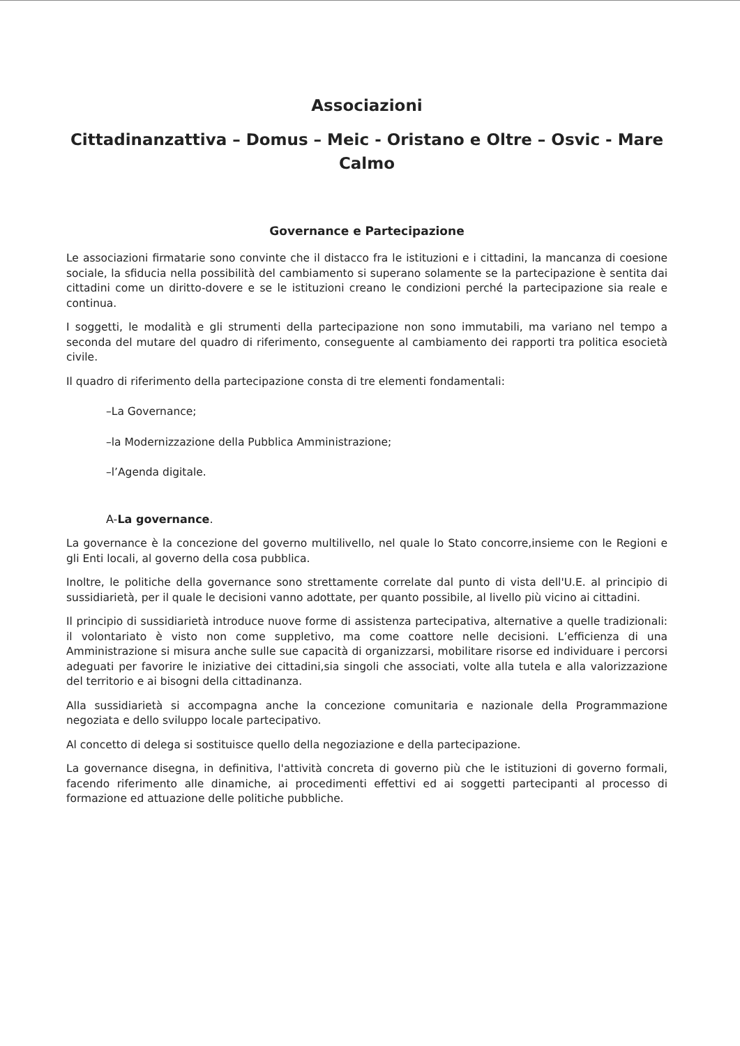Associazioni
Cittadinanzattiva – Domus – Meic - Oristano e Oltre – Osvic - Mare Calmo
Governance e Partecipazione
Le associazioni firmatarie sono convinte che il distacco fra le istituzioni e i cittadini, la mancanza di coesione sociale, la sfiducia nella possibilità del cambiamento si superano solamente se la partecipazione è sentita dai cittadini come un diritto-dovere e se le istituzioni creano le condizioni perché la partecipazione sia reale e continua.
I soggetti, le modalità e gli strumenti della partecipazione non sono immutabili, ma variano nel tempo a seconda del mutare del quadro di riferimento, conseguente al cambiamento dei rapporti tra politica esocietà civile.
Il quadro di riferimento della partecipazione consta di tre elementi fondamentali:
–La Governance;
–la Modernizzazione della Pubblica Amministrazione;
–l’Agenda digitale.
A-La governance.
La governance è la concezione del governo multilivello, nel quale lo Stato concorre,insieme con le Regioni e gli Enti locali, al governo della cosa pubblica.
Inoltre, le politiche della governance sono strettamente correlate dal punto di vista dell'U.E. al principio di sussidiarietà, per il quale le decisioni vanno adottate, per quanto possibile, al livello più vicino ai cittadini.
Il principio di sussidiarietà introduce nuove forme di assistenza partecipativa, alternative a quelle tradizionali: il volontariato è visto non come suppletivo, ma come coattore nelle decisioni. L’efficienza di una Amministrazione si misura anche sulle sue capacità di organizzarsi, mobilitare risorse ed individuare i percorsi adeguati per favorire le iniziative dei cittadini,sia singoli che associati, volte alla tutela e alla valorizzazione del territorio e ai bisogni della cittadinanza.
Alla sussidiarietà si accompagna anche la concezione comunitaria e nazionale della Programmazione negoziata e dello sviluppo locale partecipativo.
Al concetto di delega si sostituisce quello della negoziazione e della partecipazione.
La governance disegna, in definitiva, l'attività concreta di governo più che le istituzioni di governo formali, facendo riferimento alle dinamiche, ai procedimenti effettivi ed ai soggetti partecipanti al processo di formazione ed attuazione delle politiche pubbliche.